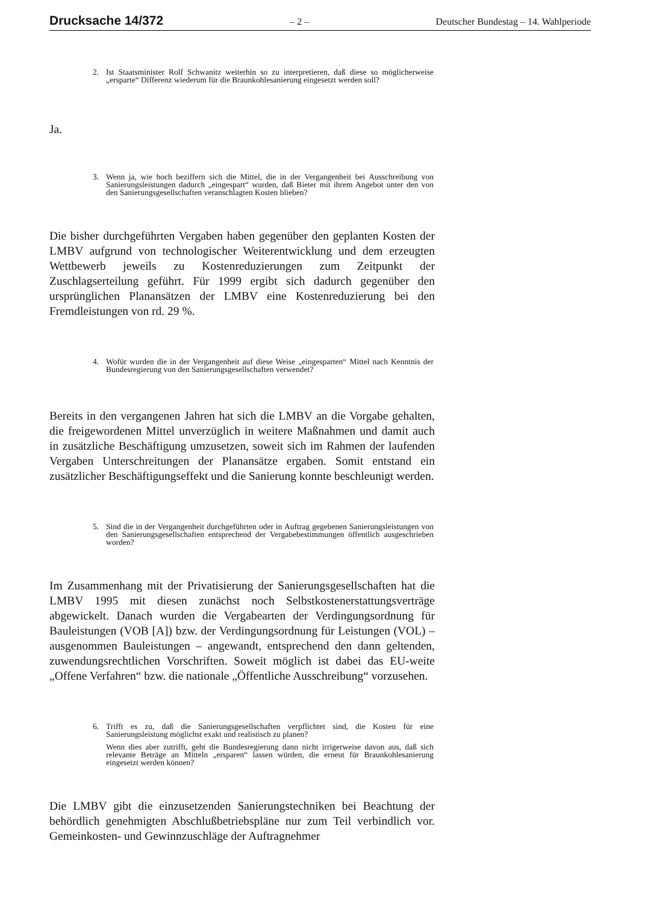Drucksache 14/372 – 2 – Deutscher Bundestag – 14. Wahlperiode
2. Ist Staatsminister Rolf Schwanitz weiterhin so zu interpretieren, daß diese so möglicherweise „ersparte“ Differenz wiederum für die Braunkohlesanierung eingesetzt werden soll?
Ja.
3. Wenn ja, wie hoch beziffern sich die Mittel, die in der Vergangenheit bei Ausschreibung von Sanierungsleistungen dadurch „eingespart“ wurden, daß Bieter mit ihrem Angebot unter den von den Sanierungsgesellschaften veranschlagten Kosten blieben?
Die bisher durchgeführten Vergaben haben gegenüber den geplanten Kosten der LMBV aufgrund von technologischer Weiterentwicklung und dem erzeugten Wettbewerb jeweils zu Kostenreduzierungen zum Zeitpunkt der Zuschlagserteilung geführt. Für 1999 ergibt sich dadurch gegenüber den ursprünglichen Planansätzen der LMBV eine Kostenreduzierung bei den Fremdleistungen von rd. 29 %.
4. Wofür wurden die in der Vergangenheit auf diese Weise „eingesparten“ Mittel nach Kenntnis der Bundesregierung von den Sanierungsgesellschaften verwendet?
Bereits in den vergangenen Jahren hat sich die LMBV an die Vorgabe gehalten, die freigewordenen Mittel unverzüglich in weitere Maßnahmen und damit auch in zusätzliche Beschäftigung umzusetzen, soweit sich im Rahmen der laufenden Vergaben Unterschreitungen der Planansätze ergaben. Somit entstand ein zusätzlicher Beschäftigungseffekt und die Sanierung konnte beschleunigt werden.
5. Sind die in der Vergangenheit durchgeführten oder in Auftrag gegebenen Sanierungsleistungen von den Sanierungsgesellschaften entsprechend der Vergabebestimmungen öffentlich ausgeschrieben worden?
Im Zusammenhang mit der Privatisierung der Sanierungsgesellschaften hat die LMBV 1995 mit diesen zunächst noch Selbstkostenerstattungsverträge abgewickelt. Danach wurden die Vergabearten der Verdingungsordnung für Bauleistungen (VOB [A]) bzw. der Verdingungsordnung für Leistungen (VOL) – ausgenommen Bauleistungen – angewandt, entsprechend den dann geltenden, zuwendungsrechtlichen Vorschriften. Soweit möglich ist dabei das EU-weite „Offene Verfahren“ bzw. die nationale „Öffentliche Ausschreibung“ vorzusehen.
6. Trifft es zu, daß die Sanierungsgesellschaften verpflichtet sind, die Kosten für eine Sanierungsleistung möglichst exakt und realistisch zu planen?
Wenn dies aber zutrifft, geht die Bundesregierung dann nicht irrigerweise davon aus, daß sich relevante Beträge an Mitteln „ersparen“ lassen würden, die erneut für Braunkohlesanierung eingesetzt werden können?
Die LMBV gibt die einzusetzenden Sanierungstechniken bei Beachtung der behördlich genehmigten Abschlußbetriebspläne nur zum Teil verbindlich vor. Gemeinkosten- und Gewinnzuschläge der Auftragnehmer